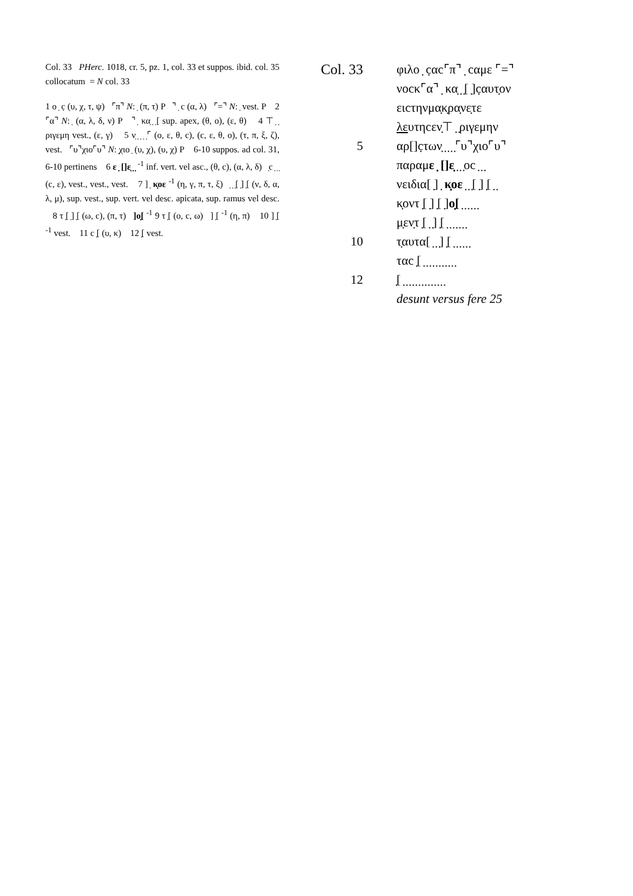Col. 33 PHerc. 1018, cr. 5, pz. 1, col. 33 et suppos. ibid. col. 35 collocatum = N col. 33
1 ο ̣ c̣ (υ, χ, τ, ψ) ⌜π⌝ N: ̣ (π, τ) P ⌝ ̣ c (α, λ) ⌜=⌝ N: ̣ vest. P 2 ⌜α⌝ N: ̣ (α, λ, δ, ν) P ⌝ ̣ κα̣ ̣ ̣[ sup. apex, (θ, ο), (ε, θ) 4 ⊤ ̣ ̣ ριγεμη vest., (ε, γ) 5 ν̣ ̣ ̣ ̣ ̣⌜ (ο, ε, θ, c), (c, ε, θ, ο), (τ, π, ξ, ζ), vest. ⌜υ⌝χιο⌜υ⌝ N: ̣χιο ̣ (υ, χ), (υ, χ) P 6-10 suppos. ad col. 31, 6-10 pertinens 6 ε ̣ []ε̣ ̣ ̣ <sup>-1</sup> inf. vert. vel asc., (θ, c), (α, λ, δ) ̣c ̣ ̣ ̣ (c, ε), vest., vest., vest. 7 ] ̣ κ̣οε <sup>-1</sup> (η, γ, π, τ, ξ) ̣ ̣ ̣[ ̣] ̣[ (ν, δ, α, λ, μ), sup. vest., sup. vert. vel desc. apicata, sup. ramus vel desc. 8 τ ̣[ ̣] ̣[ (ω, c), (π, τ) ]ο̣[ <sup>-1</sup> 9 τ ̣[ (ο, c, ω) ] ̣[ <sup>-1</sup> (η, π) 10 ] ̣[ <sup>-1</sup> vest. 11 c ̣[ (υ, κ) 12 ̣[ vest.
Col. 33 φιλο ̣ c̣αc⌜π⌝ ̣ cαμε ⌜=⌝
νοcκ⌜α⌝ ̣ κα̣ ̣ ̣[ ̣]c̣αυτ̣ον
ειcτηνμα̣κ̣ρα̣νε̣τε
λευτηcεν̣⊤ ̣ ̣ριγεμην
5 αρ[]c̣των̣ ̣ ̣ ̣ ̣⌜υ⌝χιο⌜υ⌝
παραμε ̣ []ε̣ ̣ ̣ ̣οc ̣ ̣ ̣
νειδια[ ̣] ̣ κ̣οε ̣ ̣ ̣[ ̣] ̣[ ̣ ̣
κ̣οντ ̣[ ̣] ̣[ ̣]ο̣[ ̣ ̣ ̣ ̣ ̣ ̣
μ̣εν̣τ ̣[ ̣ ̣] ̣[ ̣ ̣ ̣ ̣ ̣ ̣ ̣
10 τ̣αυτα[ ̣ ̣ ̣] ̣[ ̣ ̣ ̣ ̣ ̣ ̣
ταc ̣[ ̣ ̣ ̣ ̣ ̣ ̣ ̣ ̣ ̣ ̣ ̣
12 ̣[ ̣ ̣ ̣ ̣ ̣ ̣ ̣ ̣ ̣ ̣ ̣ ̣ ̣ ̣
desunt versus fere 25